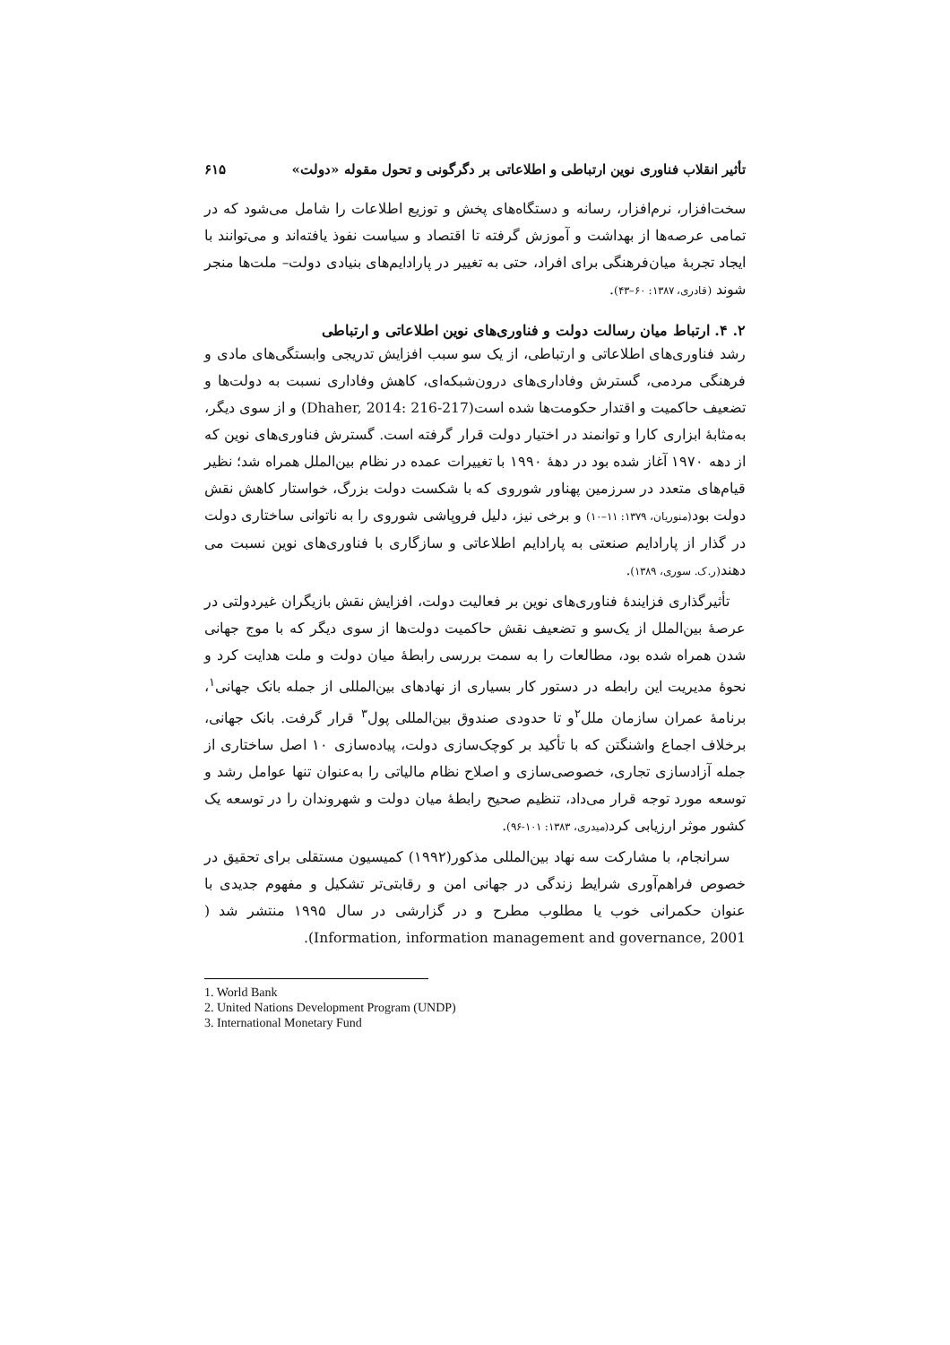تأثیر انقلاب فناوری نوین ارتباطی و اطلاعاتی بر دگرگونی و تحول مقوله «دولت» ۶۱۵
سخت‌افزار، نرم‌افزار، رسانه و دستگاه‌های پخش و توزیع اطلاعات را شامل می‌شود که در تمامی عرصه‌ها از بهداشت و آموزش گرفته تا اقتصاد و سیاست نفوذ یافته‌اند و می‌توانند با ایجاد تجربهٔ میان‌فرهنگی برای افراد، حتی به تغییر در پارادایم‌های بنیادی دولت– ملت‌ها منجر شوند (قادری، ۱۳۸۷: ۶۰–۴۳).
۲. ۴. ارتباط میان رسالت دولت و فناوری‌های نوین اطلاعاتی و ارتباطی
رشد فناوری‌های اطلاعاتی و ارتباطی، از یک سو سبب افزایش تدریجی وابستگی‌های مادی و فرهنگی مردمی، گسترش وفاداری‌های درون‌شبکه‌ای، کاهش وفاداری نسبت به دولت‌ها و تضعیف حاکمیت و اقتدار حکومت‌ها شده است(Dhaher, 2014: 216-217) و از سوی دیگر، به‌مثابهٔ ابزاری کارا و توانمند در اختیار دولت قرار گرفته است. گسترش فناوری‌های نوین که از دهه ۱۹۷۰ آغاز شده بود در دههٔ ۱۹۹۰ با تغییرات عمده در نظام بین‌الملل همراه شد؛ نظیر قیام‌های متعدد در سرزمین پهناور شوروی که با شکست دولت بزرگ، خواستار کاهش نقش دولت بود(منوریان، ۱۳۷۹: ۱۱–۱۰) و برخی نیز، دلیل فروپاشی شوروی را به ناتوانی ساختاری دولت در گذار از پارادایم صنعتی به پارادایم اطلاعاتی و سازگاری با فناوری‌های نوین نسبت می دهند(ر.ک. سوری، ۱۳۸۹).
تأثیرگذاری فزایندهٔ فناوری‌های نوین بر فعالیت دولت، افزایش نقش بازیگران غیردولتی در عرصهٔ بین‌الملل از یک‌سو و تضعیف نقش حاکمیت دولت‌ها از سوی دیگر که با موج جهانی شدن همراه شده بود، مطالعات را به سمت بررسی رابطهٔ میان دولت و ملت هدایت کرد و نحوهٔ مدیریت این رابطه در دستور کار بسیاری از نهادهای بین‌المللی از جمله بانک جهانی<sup>۱</sup>، برنامهٔ عمران سازمان ملل<sup>۲</sup>و تا حدودی صندوق بین‌المللی پول<sup>۳</sup> قرار گرفت. بانک جهانی، برخلاف اجماع واشنگتن که با تأکید بر کوچک‌سازی دولت، پیاده‌سازی ۱۰ اصل ساختاری از جمله آزادسازی تجاری، خصوصی‌سازی و اصلاح نظام مالیاتی را به‌عنوان تنها عوامل رشد و توسعه مورد توجه قرار می‌داد، تنظیم صحیح رابطهٔ میان دولت و شهروندان را در توسعه یک کشور موثر ارزیابی کرد(میدری، ۱۳۸۳: ۱۰۱-۹۶).
سرانجام، با مشارکت سه نهاد بین‌المللی مذکور(۱۹۹۲) کمیسیون مستقلی برای تحقیق در خصوص فراهم‌آوری شرایط زندگی در جهانی امن و رقابتی‌تر تشکیل و مفهوم جدیدی با عنوان حکمرانی خوب یا مطلوب مطرح و در گزارشی در سال ۱۹۹۵ منتشر شد ( Information, information management and governance, 2001).
1. World Bank
2. United Nations Development Program (UNDP)
3. International Monetary Fund